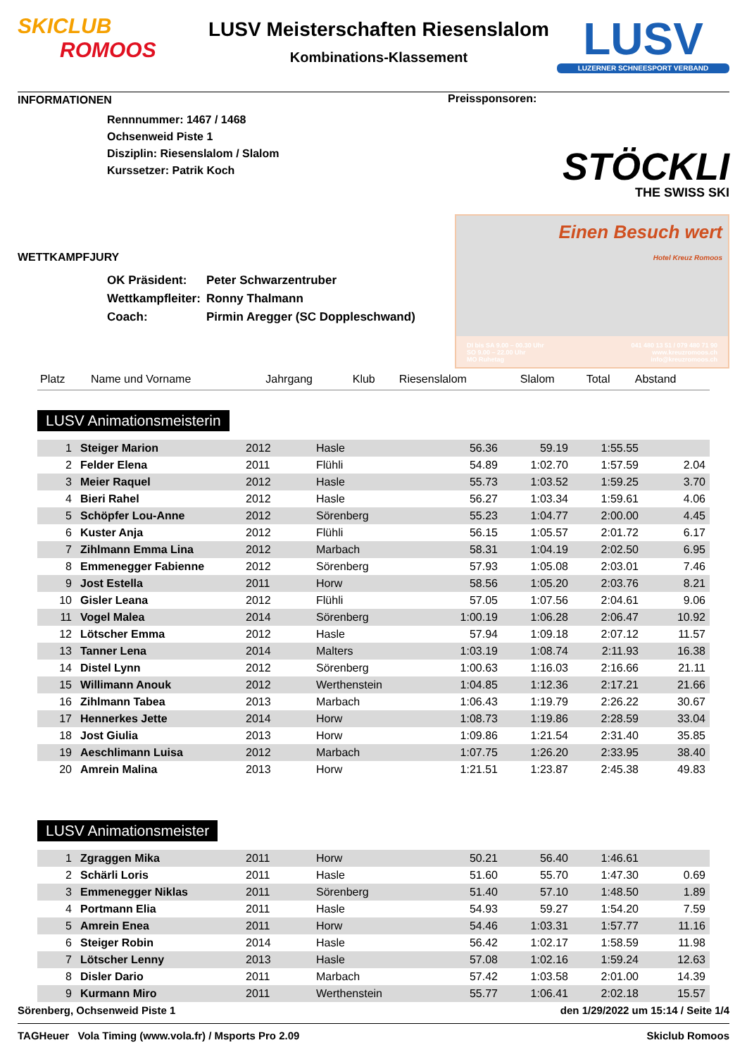SKICLUB
ROMOOS
LUSV Meisterschaften Riesenslalom
Kombinations-Klassement
LUSV
LUZERNER SCHNEESPORT VERBAND
INFORMATIONEN
Rennnummer: 1467 / 1468
Ochsenweid Piste 1
Disziplin: Riesenslalom / Slalom
Kurssetzer: Patrik Koch
WETTKAMPFJURY
| OK Präsident: | Peter Schwarzentruber |
| Wettkampfleiter: | Ronny Thalmann |
| Coach: | Pirmin Aregger (SC Doppleschwand) |
Preissponsoren:
STÖCKLI
THE SWISS SKI
Einen Besuch wert
Hotel Kreuz Romoos
DI bis SA 9.00 – 00.30 Uhr
SO 9.00 – 22.00 Uhr
MO Ruhetag
041 480 13 51 / 079 480 71 90
www.kreuzromoos.ch
info@kreuzromoos.ch
| Platz | Name und Vorname | Jahrgang | Klub | Riesenslalom | Slalom | Total | Abstand |
| --- | --- | --- | --- | --- | --- | --- | --- |
LUSV Animationsmeisterin
| 1 | Steiger Marion | 2012 | Hasle | 56.36 | 59.19 | 1:55.55 | |
| 2 | Felder Elena | 2011 | Flühli | 54.89 | 1:02.70 | 1:57.59 | 2.04 |
| 3 | Meier Raquel | 2012 | Hasle | 55.73 | 1:03.52 | 1:59.25 | 3.70 |
| 4 | Bieri Rahel | 2012 | Hasle | 56.27 | 1:03.34 | 1:59.61 | 4.06 |
| 5 | Schöpfer Lou-Anne | 2012 | Sörenberg | 55.23 | 1:04.77 | 2:00.00 | 4.45 |
| 6 | Kuster Anja | 2012 | Flühli | 56.15 | 1:05.57 | 2:01.72 | 6.17 |
| 7 | Zihlmann Emma Lina | 2012 | Marbach | 58.31 | 1:04.19 | 2:02.50 | 6.95 |
| 8 | Emmenegger Fabienne | 2012 | Sörenberg | 57.93 | 1:05.08 | 2:03.01 | 7.46 |
| 9 | Jost Estella | 2011 | Horw | 58.56 | 1:05.20 | 2:03.76 | 8.21 |
| 10 | Gisler Leana | 2012 | Flühli | 57.05 | 1:07.56 | 2:04.61 | 9.06 |
| 11 | Vogel Malea | 2014 | Sörenberg | 1:00.19 | 1:06.28 | 2:06.47 | 10.92 |
| 12 | Lötscher Emma | 2012 | Hasle | 57.94 | 1:09.18 | 2:07.12 | 11.57 |
| 13 | Tanner Lena | 2014 | Malters | 1:03.19 | 1:08.74 | 2:11.93 | 16.38 |
| 14 | Distel Lynn | 2012 | Sörenberg | 1:00.63 | 1:16.03 | 2:16.66 | 21.11 |
| 15 | Willimann Anouk | 2012 | Werthenstein | 1:04.85 | 1:12.36 | 2:17.21 | 21.66 |
| 16 | Zihlmann Tabea | 2013 | Marbach | 1:06.43 | 1:19.79 | 2:26.22 | 30.67 |
| 17 | Hennerkes Jette | 2014 | Horw | 1:08.73 | 1:19.86 | 2:28.59 | 33.04 |
| 18 | Jost Giulia | 2013 | Horw | 1:09.86 | 1:21.54 | 2:31.40 | 35.85 |
| 19 | Aeschlimann Luisa | 2012 | Marbach | 1:07.75 | 1:26.20 | 2:33.95 | 38.40 |
| 20 | Amrein Malina | 2013 | Horw | 1:21.51 | 1:23.87 | 2:45.38 | 49.83 |
LUSV Animationsmeister
| 1 | Zgraggen Mika | 2011 | Horw | 50.21 | 56.40 | 1:46.61 | |
| 2 | Schärli Loris | 2011 | Hasle | 51.60 | 55.70 | 1:47.30 | 0.69 |
| 3 | Emmenegger Niklas | 2011 | Sörenberg | 51.40 | 57.10 | 1:48.50 | 1.89 |
| 4 | Portmann Elia | 2011 | Hasle | 54.93 | 59.27 | 1:54.20 | 7.59 |
| 5 | Amrein Enea | 2011 | Horw | 54.46 | 1:03.31 | 1:57.77 | 11.16 |
| 6 | Steiger Robin | 2014 | Hasle | 56.42 | 1:02.17 | 1:58.59 | 11.98 |
| 7 | Lötscher Lenny | 2013 | Hasle | 57.08 | 1:02.16 | 1:59.24 | 12.63 |
| 8 | Disler Dario | 2011 | Marbach | 57.42 | 1:03.58 | 2:01.00 | 14.39 |
| 9 | Kurmann Miro | 2011 | Werthenstein | 55.77 | 1:06.41 | 2:02.18 | 15.57 |
Sörenberg, Ochsenweid Piste 1 den 1/29/2022 um 15:14 / Seite 1/4
TAGHeuer Vola Timing (www.vola.fr) / Msports Pro 2.09 Skiclub Romoos